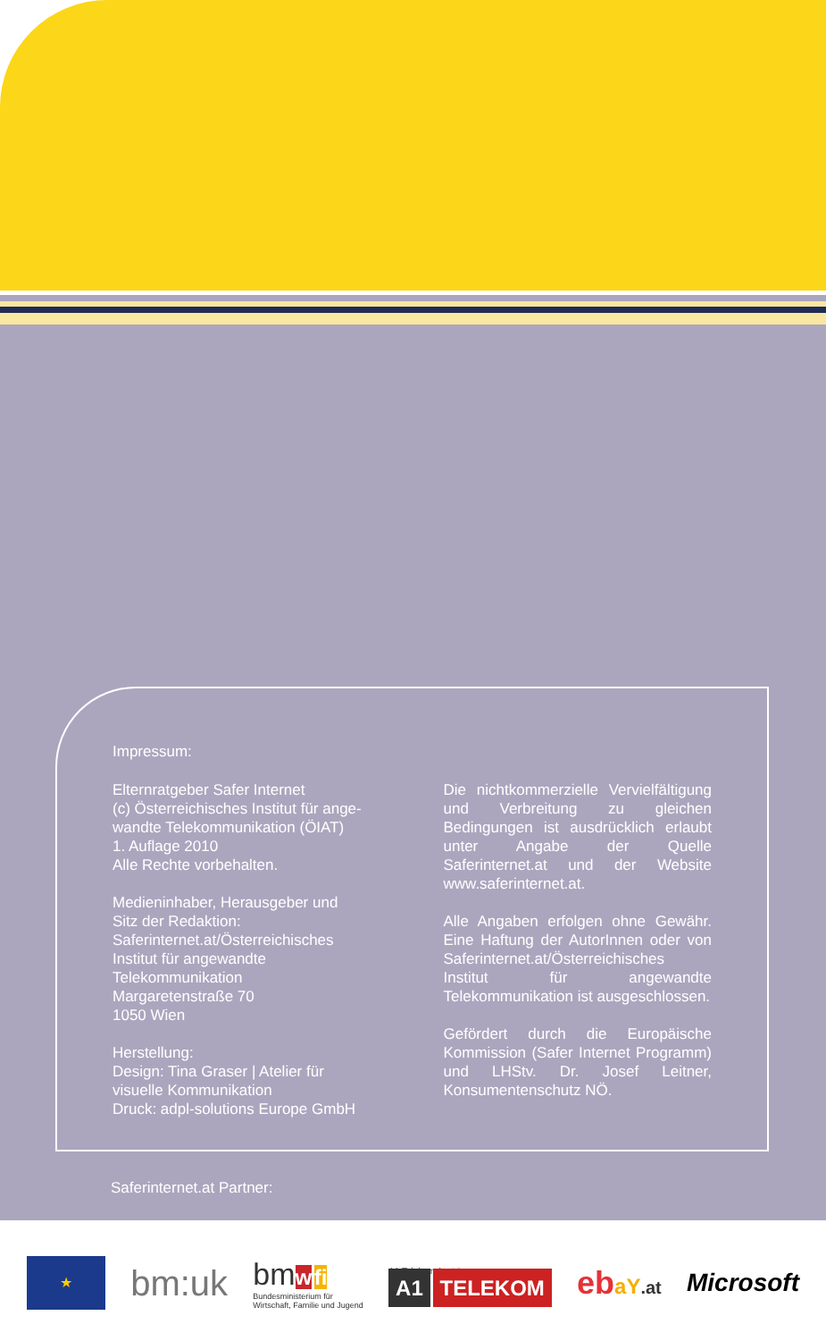Impressum:
Elternratgeber Safer Internet
(c) Österreichisches Institut für ange-
wandte Telekommunikation (ÖIAT)
1. Auflage 2010
Alle Rechte vorbehalten.
Medieninhaber, Herausgeber und
Sitz der Redaktion:
Saferinternet.at/Österreichisches
Institut für angewandte
Telekommunikation
Margaretenstraße 70
1050 Wien
Herstellung:
Design: Tina Graser | Atelier für
visuelle Kommunikation
Druck: adpl-solutions Europe GmbH
Die nichtkommerzielle Vervielfältigung und Verbreitung zu gleichen Bedingungen ist ausdrücklich erlaubt unter Angabe der Quelle Saferinternet.at und der Website www.saferinternet.at.
Alle Angaben erfolgen ohne Gewähr. Eine Haftung der AutorInnen oder von Saferinternet.at/Österreichisches Institut für angewandte Telekommunikation ist ausgeschlossen.
Gefördert durch die Europäische Kommission (Safer Internet Programm) und LHStv. Dr. Josef Leitner, Konsumentenschutz NÖ.
Saferinternet.at Partner:
★
bm:uk
bm w fi
Bundesministerium für
Wirtschaft, Familie und Jugend
A1 Telekom Austria
A1 TELEKOM
ebaY.at Microsoft